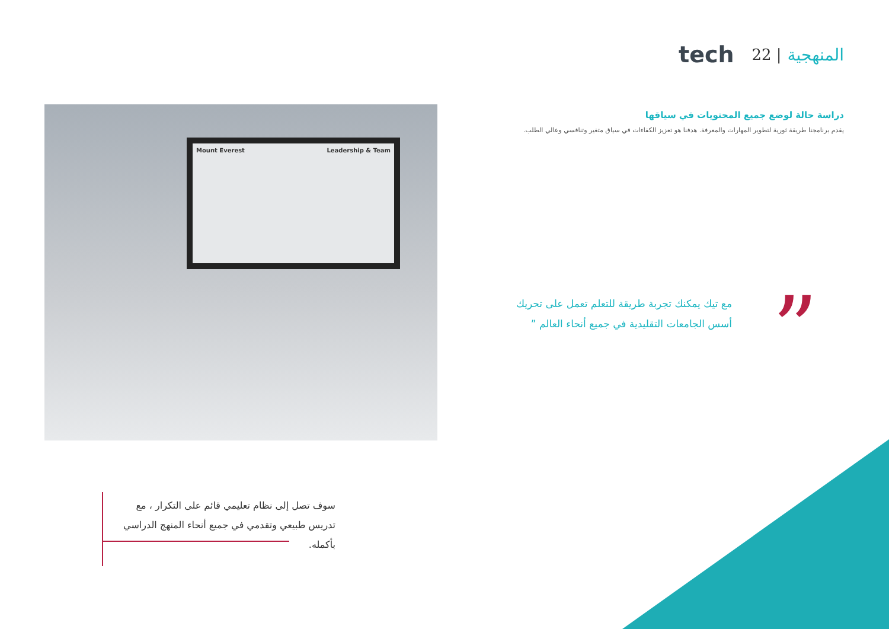المنهجية | 22 tech
دراسة حالة لوضع جميع المحتويات في سياقها
يقدم برنامجنا طريقة ثورية لتطوير المهارات والمعرفة. هدفنا هو تعزيز الكفاءات في سياق متغير وتنافسي وعالي الطلب.
Mount Everest Leadership & Team
”
مع تيك يمكنك تجربة طريقة للتعلم تعمل على تحريك أسس الجامعات التقليدية في جميع أنحاء العالم ”
سوف تصل إلى نظام تعليمي قائم على التكرار ، مع تدريس طبيعي وتقدمي في جميع أنحاء المنهج الدراسي بأكمله.